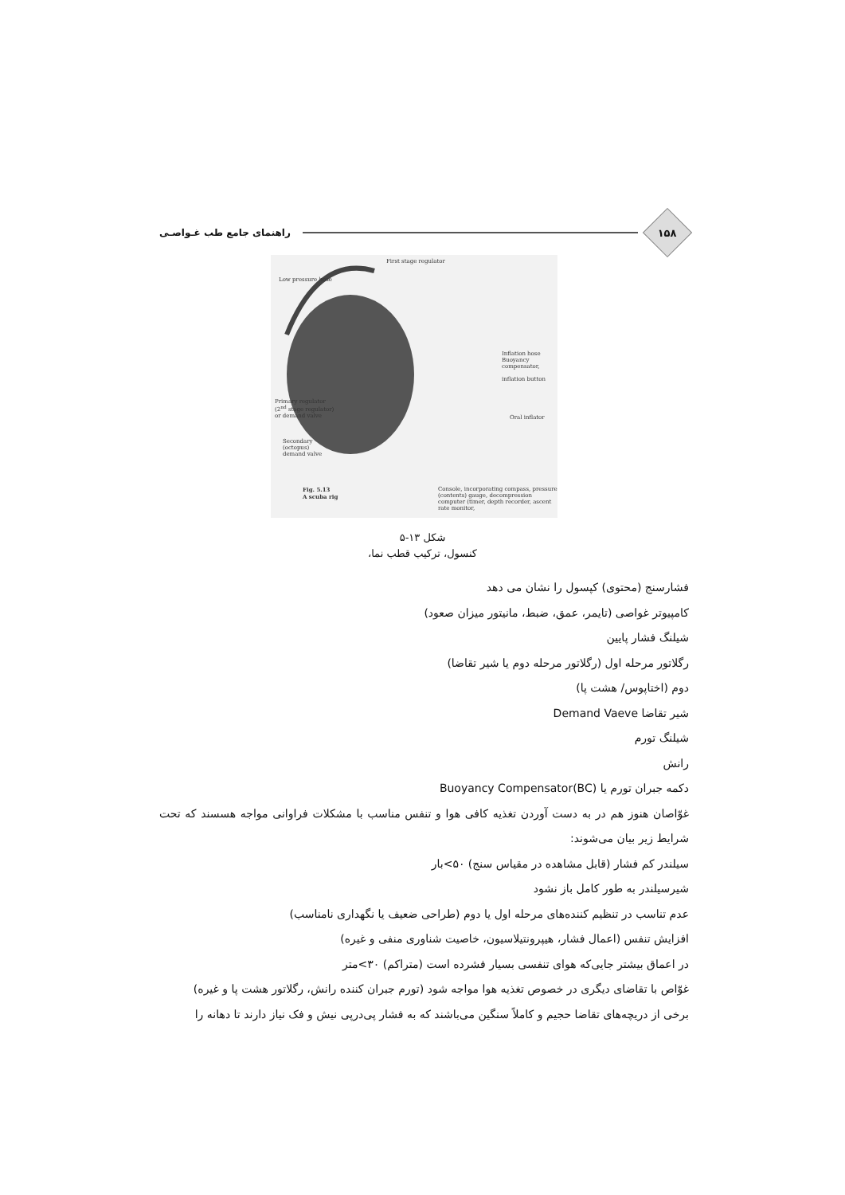۱۵۸
راهنمای جامع طب غـواصـی
First stage regulator
Low pressure hose
Inflation hose Buoyancy compensator,
inflation button
Primary regulator (2<sup>nd</sup> stage regulator) or demand valve
Oral inflator
Secondary (octopus) demand valve
Fig. 5.13
A scuba rig
Console, incorporating compass, pressure (contents) gauge, decompression computer (timer, depth recorder, ascent rate monitor,
شکل ۱۳-۵
کنسول، ترکیب قطب نما،
فشارسنج (محتوی) کپسول را نشان می دهد
کامپیوتر غواصی (تایمر، عمق، ضبط، مانیتور میزان صعود)
شیلنگ فشار پایین
رگلاتور مرحله اول (رگلاتور مرحله دوم یا شیر تقاضا)
دوم (اختاپوس/ هشت پا)
شیر تقاضا Demand Vaeve
شیلنگ تورم
رانش
دکمه جبران تورم یا Buoyancy Compensator(BC)
غوّاصان هنوز هم در به دست آوردن تغذیه کافی هوا و تنفس مناسب با مشکلات فراوانی مواجه هسسند که تحت شرایط زیر بیان می‌شوند:
سیلندر کم فشار (قابل مشاهده در مقیاس سنج) ۵۰>بار
شیرسیلندر به طور کامل باز نشود
عدم تناسب در تنظیم کننده‌های مرحله اول یا دوم (طراحی ضعیف یا نگهداری نامناسب)
افزایش تنفس (اعمال فشار، هیپرونتیلاسیون، خاصیت شناوری منفی و غیره)
در اعماق بیشتر جایی‌که هوای تنفسی بسیار فشرده است (متراکم) ۳۰>متر
غوّاص با تقاضای دیگری در خصوص تغذیه هوا مواجه شود (تورم جبران کننده رانش، رگلاتور هشت پا و غیره)
برخی از دریچه‌های تقاضا حجیم و کاملاً سنگین می‌باشند که به فشار پی‌درپی نیش و فک نیاز دارند تا دهانه را